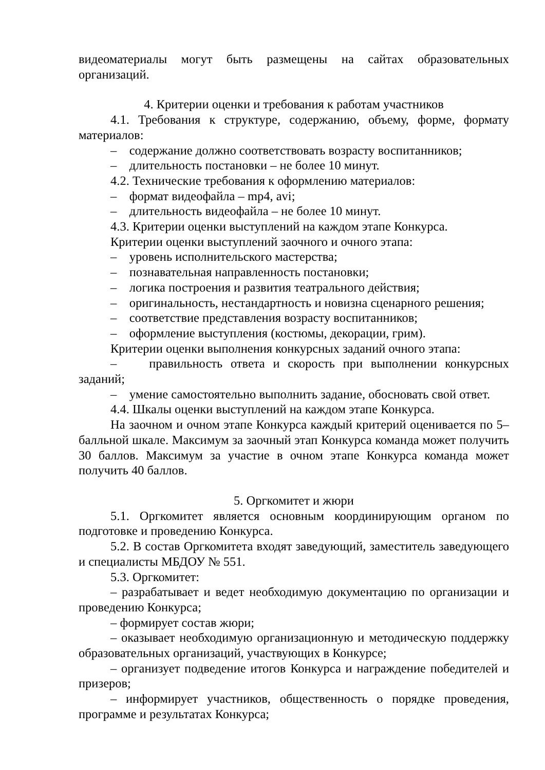видеоматериалы могут быть размещены на сайтах образовательных организаций.
4. Критерии оценки и требования к работам участников
4.1. Требования к структуре, содержанию, объему, форме, формату материалов:
– содержание должно соответствовать возрасту воспитанников;
– длительность постановки – не более 10 минут.
4.2. Технические требования к оформлению материалов:
– формат видеофайла – mp4, avi;
– длительность видеофайла – не более 10 минут.
4.3. Критерии оценки выступлений на каждом этапе Конкурса.
Критерии оценки выступлений заочного и очного этапа:
– уровень исполнительского мастерства;
– познавательная направленность постановки;
– логика построения и развития театрального действия;
– оригинальность, нестандартность и новизна сценарного решения;
– соответствие представления возрасту воспитанников;
– оформление выступления (костюмы, декорации, грим).
Критерии оценки выполнения конкурсных заданий очного этапа:
– правильность ответа и скорость при выполнении конкурсных заданий;
– умение самостоятельно выполнить задание, обосновать свой ответ.
4.4. Шкалы оценки выступлений на каждом этапе Конкурса.
На заочном и очном этапе Конкурса каждый критерий оценивается по 5–балльной шкале. Максимум за заочный этап Конкурса команда может получить 30 баллов. Максимум за участие в очном этапе Конкурса команда может получить 40 баллов.
5. Оргкомитет и жюри
5.1. Оргкомитет является основным координирующим органом по подготовке и проведению Конкурса.
5.2. В состав Оргкомитета входят заведующий, заместитель заведующего и специалисты МБДОУ № 551.
5.3. Оргкомитет:
– разрабатывает и ведет необходимую документацию по организации и проведению Конкурса;
– формирует состав жюри;
– оказывает необходимую организационную и методическую поддержку образовательных организаций, участвующих в Конкурсе;
– организует подведение итогов Конкурса и награждение победителей и призеров;
– информирует участников, общественность о порядке проведения, программе и результатах Конкурса;